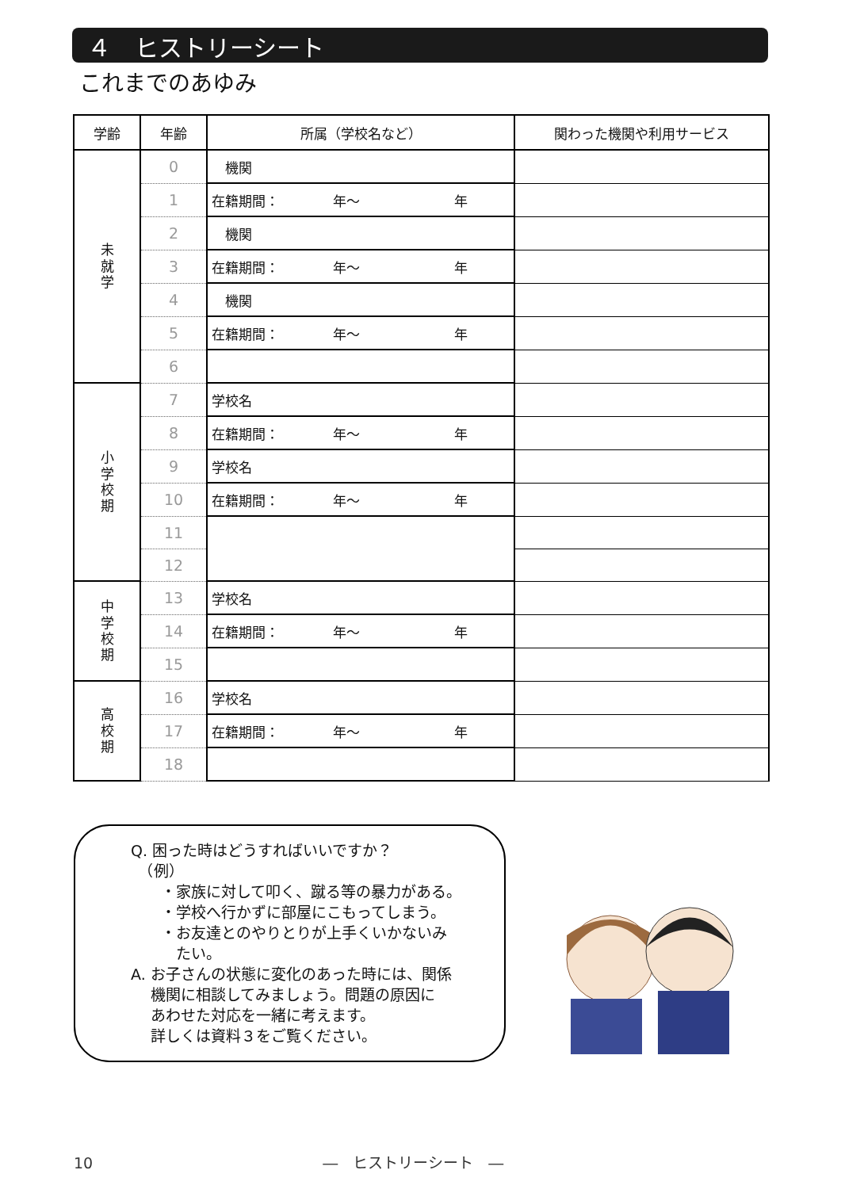４　ヒストリーシート
これまでのあゆみ
| 学齢 | 年齢 | 所属（学校名など） | 関わった機関や利用サービス |
| --- | --- | --- | --- |
| 未 就 学 | 0 | 機関 | |
| | 1 | 在籍期間： 年～ 年 | |
| | 2 | 機関 | |
| | 3 | 在籍期間： 年～ 年 | |
| | 4 | 機関 | |
| | 5 | 在籍期間： 年～ 年 | |
| | 6 | | |
| 小 学 校 期 | 7 | 学校名 | |
| | 8 | 在籍期間： 年～ 年 | |
| | 9 | 学校名 | |
| | 10 | 在籍期間： 年～ 年 | |
| | 11 | | |
| | 12 | | |
| 中 学 校 期 | 13 | 学校名 | |
| | 14 | 在籍期間： 年～ 年 | |
| | 15 | | |
| 高 校 期 | 16 | 学校名 | |
| | 17 | 在籍期間： 年～ 年 | |
| | 18 | | |
Q. 困った時はどうすればいいですか？
　（例）
　　・家族に対して叩く、蹴る等の暴力がある。
　　・学校へ行かずに部屋にこもってしまう。
　　・お友達とのやりとりが上手くいかないみ
　　　たい。
A. お子さんの状態に変化のあった時には、関係
　 機関に相談してみましょう。問題の原因に
　 あわせた対応を一緒に考えます。
　 詳しくは資料３をご覧ください。
10 ―　ヒストリーシート　―